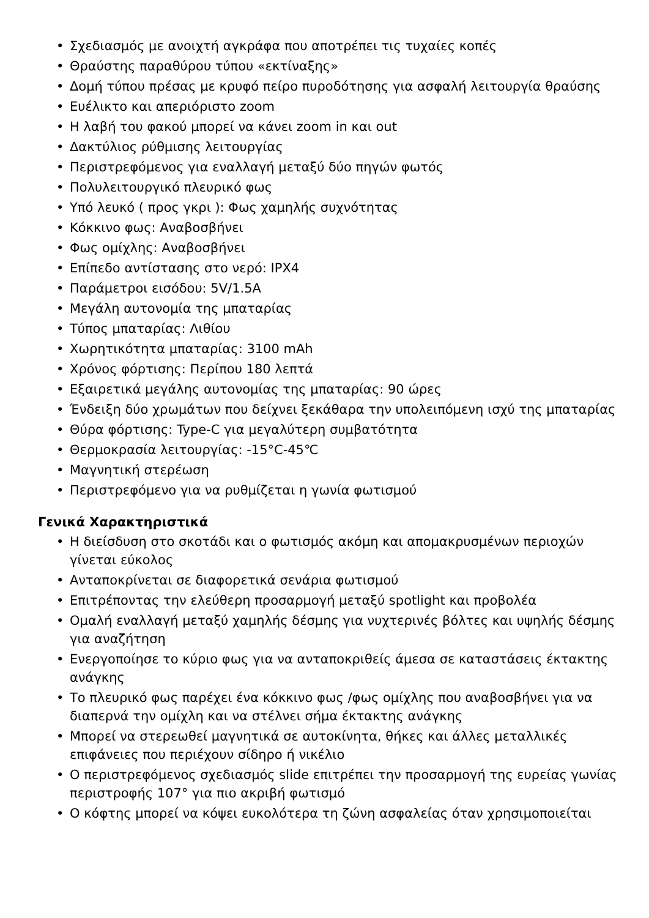• Σχεδιασμός με ανοιχτή αγκράφα που αποτρέπει τις τυχαίες κοπές
• Θραύστης παραθύρου τύπου «εκτίναξης»
• Δομή τύπου πρέσας με κρυφό πείρο πυροδότησης για ασφαλή λειτουργία θραύσης
• Ευέλικτο και απεριόριστο zoom
• Η λαβή του φακού μπορεί να κάνει zoom in και out
• Δακτύλιος ρύθμισης λειτουργίας
• Περιστρεφόμενος για εναλλαγή μεταξύ δύο πηγών φωτός
• Πολυλειτουργικό πλευρικό φως
• Υπό λευκό ( προς γκρι ): Φως χαμηλής συχνότητας
• Κόκκινο φως: Αναβοσβήνει
• Φως ομίχλης: Αναβοσβήνει
• Επίπεδο αντίστασης στο νερό: IPX4
• Παράμετροι εισόδου: 5V/1.5A
• Μεγάλη αυτονομία της μπαταρίας
• Τύπος μπαταρίας: Λιθίου
• Χωρητικότητα μπαταρίας: 3100 mAh
• Χρόνος φόρτισης: Περίπου 180 λεπτά
• Εξαιρετικά μεγάλης αυτονομίας της μπαταρίας: 90 ώρες
• Ένδειξη δύο χρωμάτων που δείχνει ξεκάθαρα την υπολειπόμενη ισχύ της μπαταρίας
• Θύρα φόρτισης: Type-C για μεγαλύτερη συμβατότητα
• Θερμοκρασία λειτουργίας: -15°C-45℃
• Μαγνητική στερέωση
• Περιστρεφόμενο για να ρυθμίζεται η γωνία φωτισμού
Γενικά Χαρακτηριστικά
• Η διείσδυση στο σκοτάδι και ο φωτισμός ακόμη και απομακρυσμένων περιοχών γίνεται εύκολος
• Ανταποκρίνεται σε διαφορετικά σενάρια φωτισμού
• Επιτρέποντας την ελεύθερη προσαρμογή μεταξύ spotlight και προβολέα
• Ομαλή εναλλαγή μεταξύ χαμηλής δέσμης για νυχτερινές βόλτες και υψηλής δέσμης για αναζήτηση
• Ενεργοποίησε το κύριο φως για να ανταποκριθείς άμεσα σε καταστάσεις έκτακτης ανάγκης
• Το πλευρικό φως παρέχει ένα κόκκινο φως /φως ομίχλης που αναβοσβήνει για να διαπερνά την ομίχλη και να στέλνει σήμα έκτακτης ανάγκης
• Μπορεί να στερεωθεί μαγνητικά σε αυτοκίνητα, θήκες και άλλες μεταλλικές επιφάνειες που περιέχουν σίδηρο ή νικέλιο
• Ο περιστρεφόμενος σχεδιασμός slide επιτρέπει την προσαρμογή της ευρείας γωνίας περιστροφής 107° για πιο ακριβή φωτισμό
• Ο κόφτης μπορεί να κόψει ευκολότερα τη ζώνη ασφαλείας όταν χρησιμοποιείται